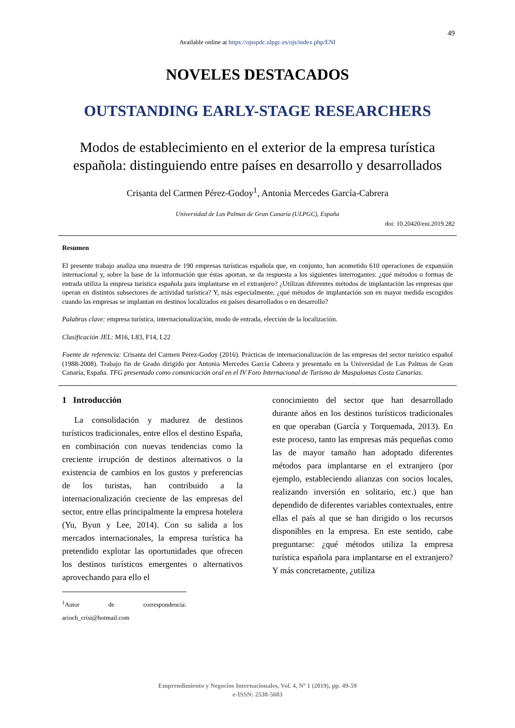49
Available online at https://ojsspdc.ulpgc.es/ojs/index.php/ENI
NOVELES DESTACADOS
OUTSTANDING EARLY-STAGE RESEARCHERS
Modos de establecimiento en el exterior de la empresa turística española: distinguiendo entre países en desarrollo y desarrollados
Crisanta del Carmen Pérez-Godoy<sup>1</sup>, Antonia Mercedes García-Cabrera
Universidad de Las Palmas de Gran Canaria (ULPGC), España
doi: 10.20420/eni.2019.282
Resumen
El presente trabajo analiza una muestra de 190 empresas turísticas española que, en conjunto, han acometido 610 operaciones de expansión internacional y, sobre la base de la información que éstas aportan, se da respuesta a los siguientes interrogantes: ¿qué métodos o formas de entrada utiliza la empresa turística española para implantarse en el extranjero? ¿Utilizan diferentes métodos de implantación las empresas que operan en distintos subsectores de actividad turística? Y, más especialmente, ¿qué métodos de implantación son en mayor medida escogidos cuando las empresas se implantan en destinos localizados en países desarrollados o en desarrollo?
Palabras clave: empresa turística, internacionalización, modo de entrada, elección de la localización.
Clasificación JEL: M16, L83, F14, L22
Fuente de referencia: Crisanta del Carmen Pérez-Godoy (2016). Prácticas de internacionalización de las empresas del sector turístico español (1988-2008). Trabajo fin de Grado dirigido por Antonia Mercedes García Cabrera y presentado en la Universidad de Las Palmas de Gran Canaria, España. TFG presentado como comunicación oral en el IV Foro Internacional de Turismo de Maspalomas Costa Canarias.
1 Introducción
La consolidación y madurez de destinos turísticos tradicionales, entre ellos el destino España, en combinación con nuevas tendencias como la creciente irrupción de destinos alternativos o la existencia de cambios en los gustos y preferencias de los turistas, han contribuido a la internacionalización creciente de las empresas del sector, entre ellas principalmente la empresa hotelera (Yu, Byun y Lee, 2014). Con su salida a los mercados internacionales, la empresa turística ha pretendido explotar las oportunidades que ofrecen los destinos turísticos emergentes o alternativos aprovechando para ello el
<sup>1</sup> Autor de correspondencia: arioch_crisi@hotmail.com
conocimiento del sector que han desarrollado durante años en los destinos turísticos tradicionales en que operaban (García y Torquemada, 2013). En este proceso, tanto las empresas más pequeñas como las de mayor tamaño han adoptado diferentes métodos para implantarse en el extranjero (por ejemplo, estableciendo alianzas con socios locales, realizando inversión en solitario, etc.) que han dependido de diferentes variables contextuales, entre ellas el país al que se han dirigido o los recursos disponibles en la empresa. En este sentido, cabe preguntarse: ¿qué métodos utiliza la empresa turística española para implantarse en el extranjero? Y más concretamente, ¿utiliza
Emprendimiento y Negocios Internacionales, Vol. 4, Nº 1 (2019), pp. 49-59
e-ISSN: 2530-5603